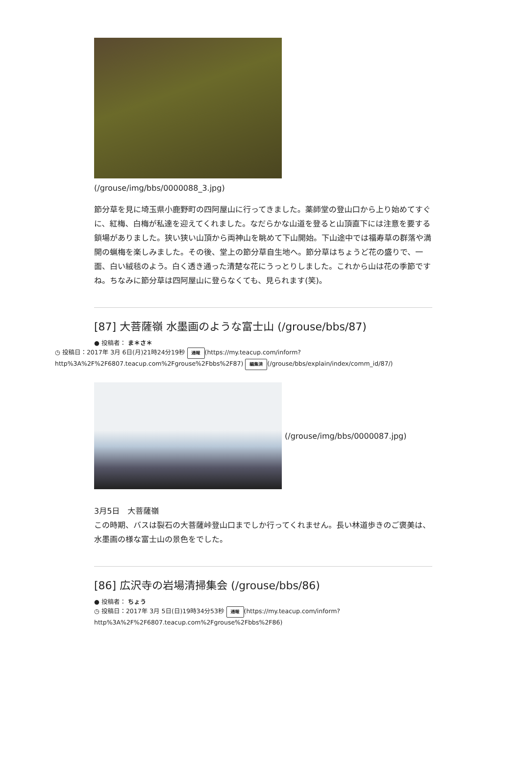(/grouse/img/bbs/0000088_3.jpg)
節分草を見に埼玉県小鹿野町の四阿屋山に行ってきました。薬師堂の登山口から上り始めてすぐに、紅梅、白梅が私達を迎えてくれました。なだらかな山道を登ると山頂直下には注意を要する鎖場がありました。狭い狭い山頂から両神山を眺めて下山開始。下山途中では福寿草の群落や満開の蝋梅を楽しみました。その後、堂上の節分草自生地へ。節分草はちょうど花の盛りで、一面、白い絨毯のよう。白く透き通った清楚な花にうっとりしました。これから山は花の季節ですね。ちなみに節分草は四阿屋山に登らなくても、見られます(笑)。
[87] 大菩薩嶺 水墨画のような富士山 (/grouse/bbs/87)
● 投稿者： ま＊さ＊
◷ 投稿日：2017年 3月 6日(月)21時24分19秒 通報 (https://my.teacup.com/inform?http%3A%2F%2F6807.teacup.com%2Fgrouse%2Fbbs%2F87) 編集済 (/grouse/bbs/explain/index/comm_id/87/)
(/grouse/img/bbs/0000087.jpg)
3月5日　大菩薩嶺
この時期、バスは裂石の大菩薩峠登山口までしか行ってくれません。長い林道歩きのご褒美は、水墨画の様な富士山の景色をでした。
[86] 広沢寺の岩場清掃集会 (/grouse/bbs/86)
● 投稿者： ちょう
◷ 投稿日：2017年 3月 5日(日)19時34分53秒 通報 (https://my.teacup.com/inform?http%3A%2F%2F6807.teacup.com%2Fgrouse%2Fbbs%2F86)